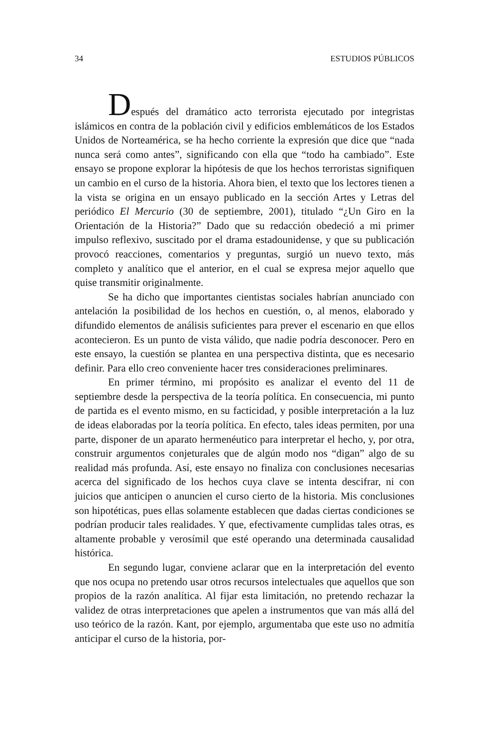34 ESTUDIOS PÚBLICOS
Después del dramático acto terrorista ejecutado por integristas islámicos en contra de la población civil y edificios emblemáticos de los Estados Unidos de Norteamérica, se ha hecho corriente la expresión que dice que “nada nunca será como antes”, significando con ella que “todo ha cambiado”. Este ensayo se propone explorar la hipótesis de que los hechos terroristas signifiquen un cambio en el curso de la historia. Ahora bien, el texto que los lectores tienen a la vista se origina en un ensayo publicado en la sección Artes y Letras del periódico El Mercurio (30 de septiembre, 2001), titulado “¿Un Giro en la Orientación de la Historia?” Dado que su redacción obedeció a mi primer impulso reflexivo, suscitado por el drama estadounidense, y que su publicación provocó reacciones, comentarios y preguntas, surgió un nuevo texto, más completo y analítico que el anterior, en el cual se expresa mejor aquello que quise transmitir originalmente.
Se ha dicho que importantes cientistas sociales habrían anunciado con antelación la posibilidad de los hechos en cuestión, o, al menos, elaborado y difundido elementos de análisis suficientes para prever el escenario en que ellos acontecieron. Es un punto de vista válido, que nadie podría desconocer. Pero en este ensayo, la cuestión se plantea en una perspectiva distinta, que es necesario definir. Para ello creo conveniente hacer tres consideraciones preliminares.
En primer término, mi propósito es analizar el evento del 11 de septiembre desde la perspectiva de la teoría política. En consecuencia, mi punto de partida es el evento mismo, en su facticidad, y posible interpretación a la luz de ideas elaboradas por la teoría política. En efecto, tales ideas permiten, por una parte, disponer de un aparato hermenéutico para interpretar el hecho, y, por otra, construir argumentos conjeturales que de algún modo nos “digan” algo de su realidad más profunda. Así, este ensayo no finaliza con conclusiones necesarias acerca del significado de los hechos cuya clave se intenta descifrar, ni con juicios que anticipen o anuncien el curso cierto de la historia. Mis conclusiones son hipotéticas, pues ellas solamente establecen que dadas ciertas condiciones se podrían producir tales realidades. Y que, efectivamente cumplidas tales otras, es altamente probable y verosímil que esté operando una determinada causalidad histórica.
En segundo lugar, conviene aclarar que en la interpretación del evento que nos ocupa no pretendo usar otros recursos intelectuales que aquellos que son propios de la razón analítica. Al fijar esta limitación, no pretendo rechazar la validez de otras interpretaciones que apelen a instrumentos que van más allá del uso teórico de la razón. Kant, por ejemplo, argumentaba que este uso no admitía anticipar el curso de la historia, por-